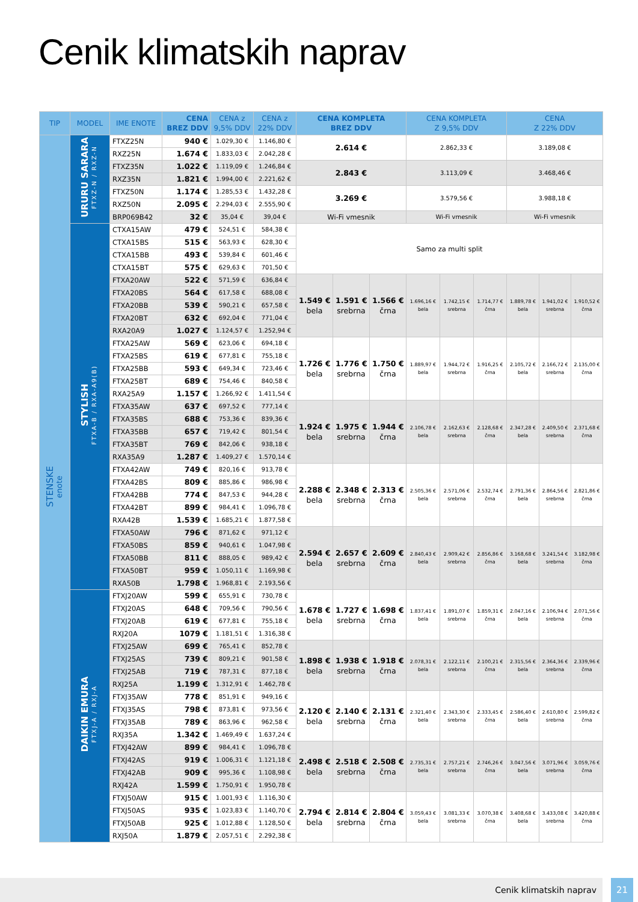Cenik klimatskih naprav
| TIP | MODEL | IME ENOTE | CENA BREZ DDV | CENA z 9,5% DDV | CENA z 22% DDV | CENA KOMPLETA BREZ DDV | | | CENA KOMPLETA Z 9,5% DDV | | | CENA Z 22% DDV | | |
| --- | --- | --- | --- | --- | --- | --- | --- | --- | --- | --- | --- | --- | --- | --- |
| STENSKE enote | URURU SARARA FTXZ-N / RXZ-N | FTXZ25N | 940 € | 1.029,30 € | 1.146,80 € | 2.614 € | | | 2.862,33 € | | | 3.189,08 € | | |
| | | RXZ25N | 1.674 € | 1.833,03 € | 2.042,28 € | | | | | | | | | |
| | | FTXZ35N | 1.022 € | 1.119,09 € | 1.246,84 € | 2.843 € | | | 3.113,09 € | | | 3.468,46 € | | |
| | | RXZ35N | 1.821 € | 1.994,00 € | 2.221,62 € | | | | | | | | | |
| | | FTXZ50N | 1.174 € | 1.285,53 € | 1.432,28 € | 3.269 € | | | 3.579,56 € | | | 3.988,18 € | | |
| | | RXZ50N | 2.095 € | 2.294,03 € | 2.555,90 € | | | | | | | | | |
| | | BRP069B42 | 32 € | 35,04 € | 39,04 € | Wi-Fi vmesnik | | | Wi-Fi vmesnik | | | Wi-Fi vmesnik | | |
| | STYLISH FTXA-B / RXA-A9(B) | CTXA15AW | 479 € | 524,51 € | 584,38 € | Samo za multi split | | | | | | | | |
| | | CTXA15BS | 515 € | 563,93 € | 628,30 € | | | | | | | | | |
| | | CTXA15BB | 493 € | 539,84 € | 601,46 € | | | | | | | | | |
| | | CTXA15BT | 575 € | 629,63 € | 701,50 € | | | | | | | | | |
| | | FTXA20AW | 522 € | 571,59 € | 636,84 € | 1.549 € bela | 1.591 € srebrna | 1.566 € črna | 1.696,16 € bela | 1.742,15 € srebrna | 1.714,77 € črna | 1.889,78 € bela | 1.941,02 € srebrna | 1.910,52 € črna |
| | | FTXA20BS | 564 € | 617,58 € | 688,08 € | | | | | | | | | |
| | | FTXA20BB | 539 € | 590,21 € | 657,58 € | | | | | | | | | |
| | | FTXA20BT | 632 € | 692,04 € | 771,04 € | | | | | | | | | |
| | | RXA20A9 | 1.027 € | 1.124,57 € | 1.252,94 € | | | | | | | | | |
| | | FTXA25AW | 569 € | 623,06 € | 694,18 € | 1.726 € bela | 1.776 € srebrna | 1.750 € črna | 1.889,97 € bela | 1.944,72 € srebrna | 1.916,25 € črna | 2.105,72 € bela | 2.166,72 € srebrna | 2.135,00 € črna |
| | | FTXA25BS | 619 € | 677,81 € | 755,18 € | | | | | | | | | |
| | | FTXA25BB | 593 € | 649,34 € | 723,46 € | | | | | | | | | |
| | | FTXA25BT | 689 € | 754,46 € | 840,58 € | | | | | | | | | |
| | | RXA25A9 | 1.157 € | 1.266,92 € | 1.411,54 € | | | | | | | | | |
| | | FTXA35AW | 637 € | 697,52 € | 777,14 € | 1.924 € bela | 1.975 € srebrna | 1.944 € črna | 2.106,78 € bela | 2.162,63 € srebrna | 2.128,68 € črna | 2.347,28 € bela | 2.409,50 € srebrna | 2.371,68 € črna |
| | | FTXA35BS | 688 € | 753,36 € | 839,36 € | | | | | | | | | |
| | | FTXA35BB | 657 € | 719,42 € | 801,54 € | | | | | | | | | |
| | | FTXA35BT | 769 € | 842,06 € | 938,18 € | | | | | | | | | |
| | | RXA35A9 | 1.287 € | 1.409,27 € | 1.570,14 € | | | | | | | | | |
| | | FTXA42AW | 749 € | 820,16 € | 913,78 € | 2.288 € bela | 2.348 € srebrna | 2.313 € črna | 2.505,36 € bela | 2.571,06 € srebrna | 2.532,74 € črna | 2.791,36 € bela | 2.864,56 € srebrna | 2.821,86 € črna |
| | | FTXA42BS | 809 € | 885,86 € | 986,98 € | | | | | | | | | |
| | | FTXA42BB | 774 € | 847,53 € | 944,28 € | | | | | | | | | |
| | | FTXA42BT | 899 € | 984,41 € | 1.096,78 € | | | | | | | | | |
| | | RXA42B | 1.539 € | 1.685,21 € | 1.877,58 € | | | | | | | | | |
| | | FTXA50AW | 796 € | 871,62 € | 971,12 € | 2.594 € bela | 2.657 € srebrna | 2.609 € črna | 2.840,43 € bela | 2.909,42 € srebrna | 2.856,86 € črna | 3.168,68 € bela | 3.241,54 € srebrna | 3.182,98 € črna |
| | | FTXA50BS | 859 € | 940,61 € | 1.047,98 € | | | | | | | | | |
| | | FTXA50BB | 811 € | 888,05 € | 989,42 € | | | | | | | | | |
| | | FTXA50BT | 959 € | 1.050,11 € | 1.169,98 € | | | | | | | | | |
| | | RXA50B | 1.798 € | 1.968,81 € | 2.193,56 € | | | | | | | | | |
| | DAIKIN EMURA FTXJ-A / RXJ-A | FTXJ20AW | 599 € | 655,91 € | 730,78 € | 1.678 € bela | 1.727 € srebrna | 1.698 € črna | 1.837,41 € bela | 1.891,07 € srebrna | 1.859,31 € črna | 2.047,16 € bela | 2.106,94 € srebrna | 2.071,56 € črna |
| | | FTXJ20AS | 648 € | 709,56 € | 790,56 € | | | | | | | | | |
| | | FTXJ20AB | 619 € | 677,81 € | 755,18 € | | | | | | | | | |
| | | RXJ20A | 1079 € | 1.181,51 € | 1.316,38 € | | | | | | | | | |
| | | FTXJ25AW | 699 € | 765,41 € | 852,78 € | 1.898 € bela | 1.938 € srebrna | 1.918 € črna | 2.078,31 € bela | 2.122,11 € srebrna | 2.100,21 € črna | 2.315,56 € bela | 2.364,36 € srebrna | 2.339,96 € črna |
| | | FTXJ25AS | 739 € | 809,21 € | 901,58 € | | | | | | | | | |
| | | FTXJ25AB | 719 € | 787,31 € | 877,18 € | | | | | | | | | |
| | | RXJ25A | 1.199 € | 1.312,91 € | 1.462,78 € | | | | | | | | | |
| | | FTXJ35AW | 778 € | 851,91 € | 949,16 € | 2.120 € bela | 2.140 € srebrna | 2.131 € črna | 2.321,40 € bela | 2.343,30 € srebrna | 2.333,45 € črna | 2.586,40 € bela | 2.610,80 € srebrna | 2.599,82 € črna |
| | | FTXJ35AS | 798 € | 873,81 € | 973,56 € | | | | | | | | | |
| | | FTXJ35AB | 789 € | 863,96 € | 962,58 € | | | | | | | | | |
| | | RXJ35A | 1.342 € | 1.469,49 € | 1.637,24 € | | | | | | | | | |
| | | FTXJ42AW | 899 € | 984,41 € | 1.096,78 € | 2.498 € bela | 2.518 € srebrna | 2.508 € črna | 2.735,31 € bela | 2.757,21 € srebrna | 2.746,26 € črna | 3.047,56 € bela | 3.071,96 € srebrna | 3.059,76 € črna |
| | | FTXJ42AS | 919 € | 1.006,31 € | 1.121,18 € | | | | | | | | | |
| | | FTXJ42AB | 909 € | 995,36 € | 1.108,98 € | | | | | | | | | |
| | | RXJ42A | 1.599 € | 1.750,91 € | 1.950,78 € | | | | | | | | | |
| | | FTXJ50AW | 915 € | 1.001,93 € | 1.116,30 € | 2.794 € bela | 2.814 € srebrna | 2.804 € črna | 3.059,43 € bela | 3.081,33 € srebrna | 3.070,38 € črna | 3.408,68 € bela | 3.433,08 € srebrna | 3.420,88 € črna |
| | | FTXJ50AS | 935 € | 1.023,83 € | 1.140,70 € | | | | | | | | | |
| | | FTXJ50AB | 925 € | 1.012,88 € | 1.128,50 € | | | | | | | | | |
| | | RXJ50A | 1.879 € | 2.057,51 € | 2.292,38 € | | | | | | | | | |
Cenik klimatskih naprav 21